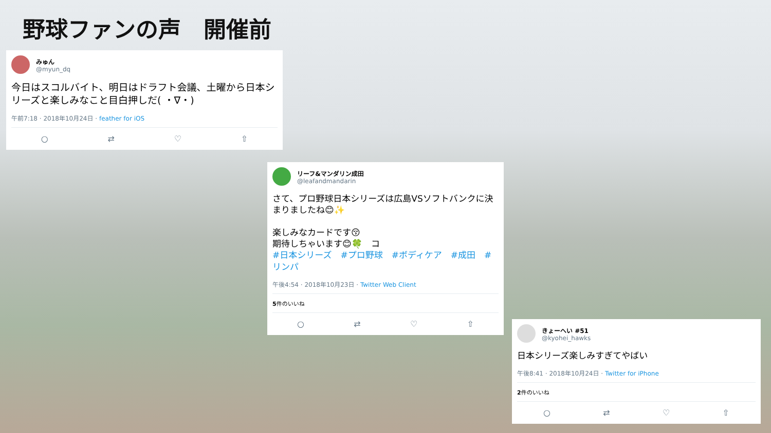野球ファンの声　開催前
みゅん
@myun_dq
今日はスコルバイト、明日はドラフト会議、土曜から日本シリーズと楽しみなこと目白押しだ( ・∇・)
午前7:18 · 2018年10月24日 · feather for iOS
○ ⇄ ♡ ⇧
リーフ&マンダリン成田
@leafandmandarin
さて、プロ野球日本シリーズは広島VSソフトバンクに決まりましたね😊✨
楽しみなカードです😚
期待しちゃいます😊🍀　コ
#日本シリーズ　#プロ野球　#ボディケア　#成田　#リンパ
午後4:54 · 2018年10月23日 · Twitter Web Client
5件のいいね
○ ⇄ ♡ ⇧
きょーへい #51
@kyohei_hawks
日本シリーズ楽しみすぎてやばい
午後8:41 · 2018年10月24日 · Twitter for iPhone
2件のいいね
○ ⇄ ♡ ⇧